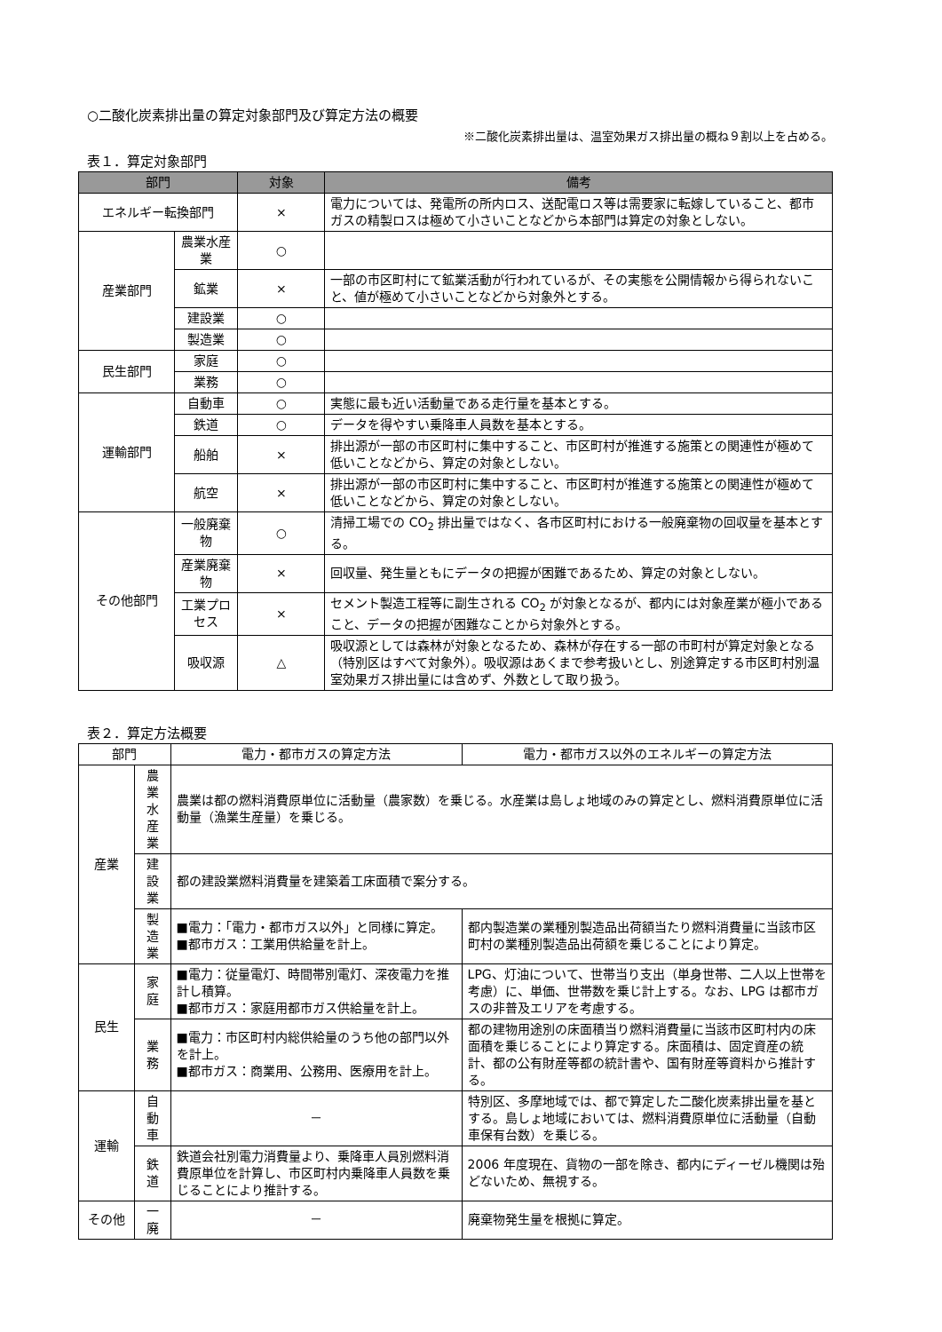○二酸化炭素排出量の算定対象部門及び算定方法の概要
※二酸化炭素排出量は、温室効果ガス排出量の概ね９割以上を占める。
表１．算定対象部門
| 部門 | | 対象 | 備考 |
| --- | --- | --- | --- |
| エネルギー転換部門 | | × | 電力については、発電所の所内ロス、送配電ロス等は需要家に転嫁していること、都市ガスの精製ロスは極めて小さいことなどから本部門は算定の対象としない。 |
| 産業部門 | 農業水産業 | ○ | |
| | 鉱業 | × | 一部の市区町村にて鉱業活動が行われているが、その実態を公開情報から得られないこと、値が極めて小さいことなどから対象外とする。 |
| | 建設業 | ○ | |
| | 製造業 | ○ | |
| 民生部門 | 家庭 | ○ | |
| | 業務 | ○ | |
| 運輸部門 | 自動車 | ○ | 実態に最も近い活動量である走行量を基本とする。 |
| | 鉄道 | ○ | データを得やすい乗降車人員数を基本とする。 |
| | 船舶 | × | 排出源が一部の市区町村に集中すること、市区町村が推進する施策との関連性が極めて低いことなどから、算定の対象としない。 |
| | 航空 | × | 排出源が一部の市区町村に集中すること、市区町村が推進する施策との関連性が極めて低いことなどから、算定の対象としない。 |
| その他部門 | 一般廃棄物 | ○ | 清掃工場での CO<sub>2</sub> 排出量ではなく、各市区町村における一般廃棄物の回収量を基本とする。 |
| | 産業廃棄物 | × | 回収量、発生量ともにデータの把握が困難であるため、算定の対象としない。 |
| | 工業プロセス | × | セメント製造工程等に副生される CO<sub>2</sub> が対象となるが、都内には対象産業が極小であること、データの把握が困難なことから対象外とする。 |
| | 吸収源 | △ | 吸収源としては森林が対象となるため、森林が存在する一部の市町村が算定対象となる（特別区はすべて対象外）。吸収源はあくまで参考扱いとし、別途算定する市区町村別温室効果ガス排出量には含めず、外数として取り扱う。 |
表２．算定方法概要
| 部門 | | 電力・都市ガスの算定方法 | 電力・都市ガス以外のエネルギーの算定方法 |
| --- | --- | --- | --- |
| 産業 | 農業 水産業 | 農業は都の燃料消費原単位に活動量（農家数）を乗じる。水産業は島しょ地域のみの算定とし、燃料消費原単位に活動量（漁業生産量）を乗じる。 | |
| | 建設業 | 都の建設業燃料消費量を建築着工床面積で案分する。 | |
| | 製造業 | ■電力：「電力・都市ガス以外」と同様に算定。 ■都市ガス：工業用供給量を計上。 | 都内製造業の業種別製造品出荷額当たり燃料消費量に当該市区町村の業種別製造品出荷額を乗じることにより算定。 |
| 民生 | 家庭 | ■電力：従量電灯、時間帯別電灯、深夜電力を推計し積算。 ■都市ガス：家庭用都市ガス供給量を計上。 | LPG、灯油について、世帯当り支出（単身世帯、二人以上世帯を考慮）に、単価、世帯数を乗じ計上する。なお、LPG は都市ガスの非普及エリアを考慮する。 |
| | 業務 | ■電力：市区町村内総供給量のうち他の部門以外を計上。 ■都市ガス：商業用、公務用、医療用を計上。 | 都の建物用途別の床面積当り燃料消費量に当該市区町村内の床面積を乗じることにより算定する。床面積は、固定資産の統計、都の公有財産等都の統計書や、国有財産等資料から推計する。 |
| 運輸 | 自動車 | － | 特別区、多摩地域では、都で算定した二酸化炭素排出量を基とする。島しょ地域においては、燃料消費原単位に活動量（自動車保有台数）を乗じる。 |
| | 鉄道 | 鉄道会社別電力消費量より、乗降車人員別燃料消費原単位を計算し、市区町村内乗降車人員数を乗じることにより推計する。 | 2006 年度現在、貨物の一部を除き、都内にディーゼル機関は殆どないため、無視する。 |
| その他 | 一廃 | － | 廃棄物発生量を根拠に算定。 |